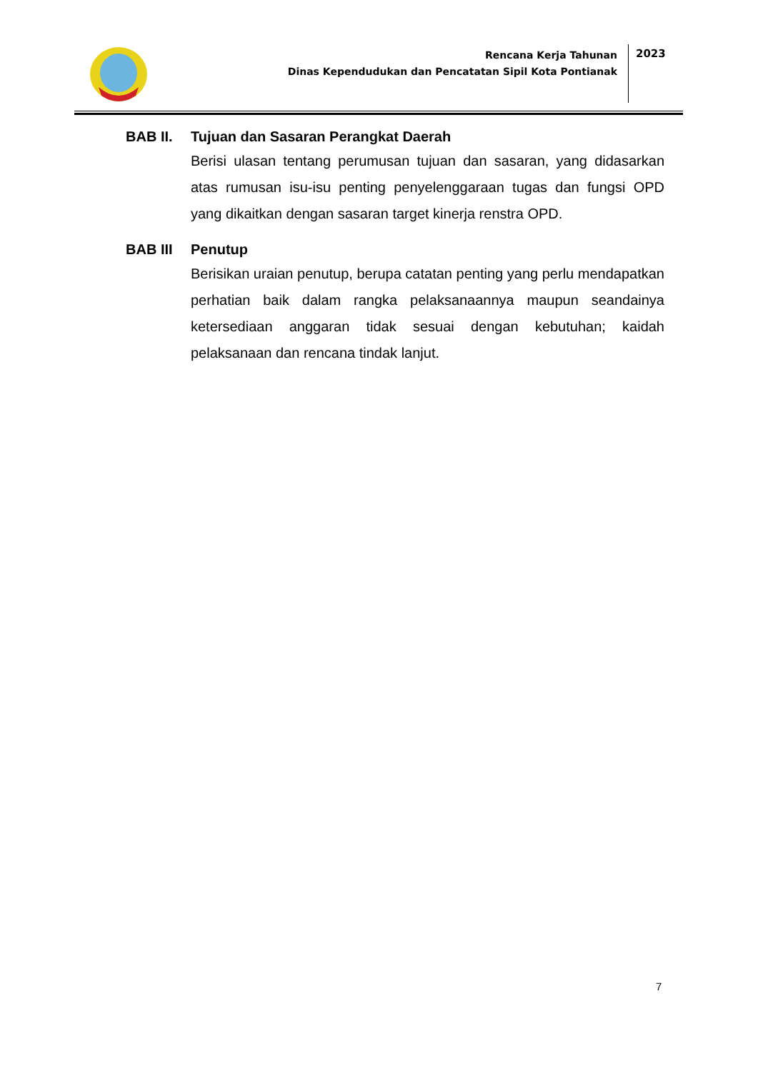Rencana Kerja Tahunan
Dinas Kependudukan dan Pencatatan Sipil Kota Pontianak
2023
BAB II. Tujuan dan Sasaran Perangkat Daerah
Berisi ulasan tentang perumusan tujuan dan sasaran, yang didasarkan atas rumusan isu-isu penting penyelenggaraan tugas dan fungsi OPD yang dikaitkan dengan sasaran target kinerja renstra OPD.
BAB III Penutup
Berisikan uraian penutup, berupa catatan penting yang perlu mendapatkan perhatian baik dalam rangka pelaksanaannya maupun seandainya ketersediaan anggaran tidak sesuai dengan kebutuhan; kaidah pelaksanaan dan rencana tindak lanjut.
7